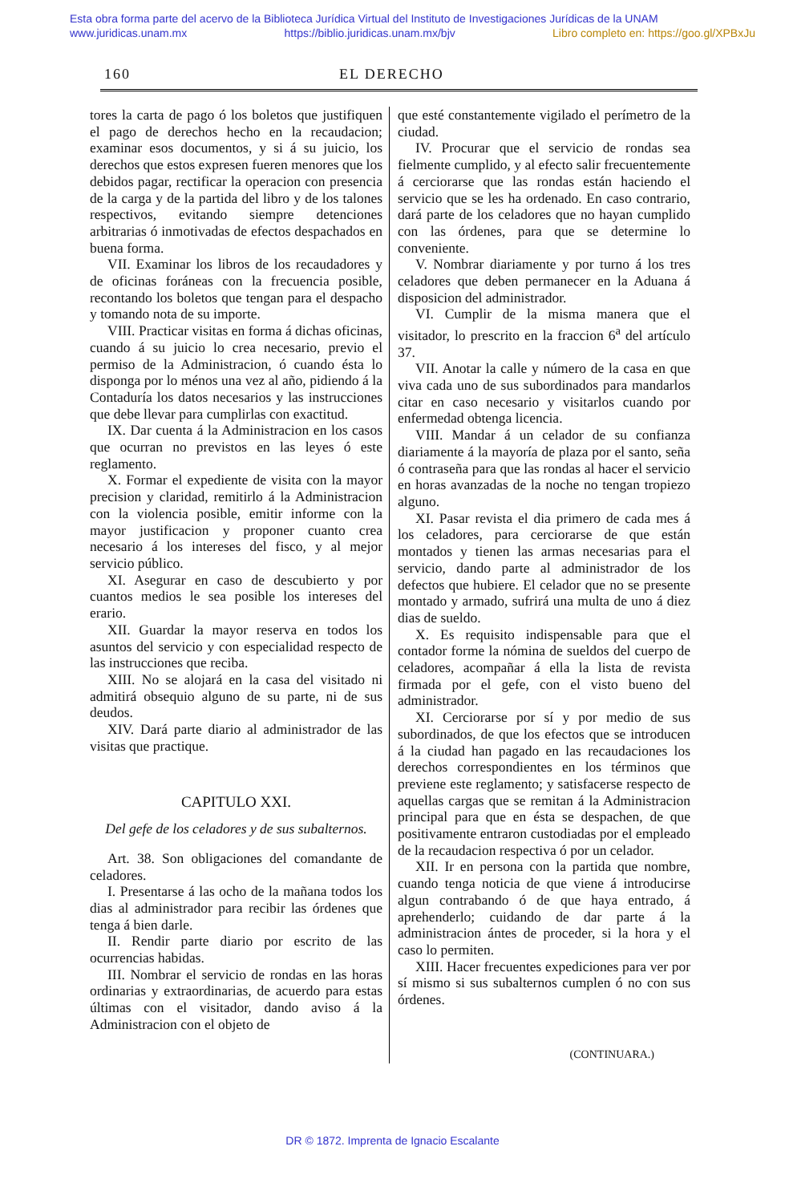Esta obra forma parte del acervo de la Biblioteca Jurídica Virtual del Instituto de Investigaciones Jurídicas de la UNAM
www.juridicas.unam.mx https://biblio.juridicas.unam.mx/bjv Libro completo en: https://goo.gl/XPBxJu
160 EL DERECHO
tores la carta de pago ó los boletos que justifiquen el pago de derechos hecho en la recaudacion; examinar esos documentos, y si á su juicio, los derechos que estos expresen fueren menores que los debidos pagar, rectificar la operacion con presencia de la carga y de la partida del libro y de los talones respectivos, evitando siempre detenciones arbitrarias ó inmotivadas de efectos despachados en buena forma.
VII. Examinar los libros de los recaudadores y de oficinas foráneas con la frecuencia posible, recontando los boletos que tengan para el despacho y tomando nota de su importe.
VIII. Practicar visitas en forma á dichas oficinas, cuando á su juicio lo crea necesario, previo el permiso de la Administracion, ó cuando ésta lo disponga por lo ménos una vez al año, pidiendo á la Contaduría los datos necesarios y las instrucciones que debe llevar para cumplirlas con exactitud.
IX. Dar cuenta á la Administracion en los casos que ocurran no previstos en las leyes ó este reglamento.
X. Formar el expediente de visita con la mayor precision y claridad, remitirlo á la Administracion con la violencia posible, emitir informe con la mayor justificacion y proponer cuanto crea necesario á los intereses del fisco, y al mejor servicio público.
XI. Asegurar en caso de descubierto y por cuantos medios le sea posible los intereses del erario.
XII. Guardar la mayor reserva en todos los asuntos del servicio y con especialidad respecto de las instrucciones que reciba.
XIII. No se alojará en la casa del visitado ni admitirá obsequio alguno de su parte, ni de sus deudos.
XIV. Dará parte diario al administrador de las visitas que practique.
CAPITULO XXI.
Del gefe de los celadores y de sus subalternos.
Art. 38. Son obligaciones del comandante de celadores.
I. Presentarse á las ocho de la mañana todos los dias al administrador para recibir las órdenes que tenga á bien darle.
II. Rendir parte diario por escrito de las ocurrencias habidas.
III. Nombrar el servicio de rondas en las horas ordinarias y extraordinarias, de acuerdo para estas últimas con el visitador, dando aviso á la Administracion con el objeto de
que esté constantemente vigilado el perímetro de la ciudad.
IV. Procurar que el servicio de rondas sea fielmente cumplido, y al efecto salir frecuentemente á cerciorarse que las rondas están haciendo el servicio que se les ha ordenado. En caso contrario, dará parte de los celadores que no hayan cumplido con las órdenes, para que se determine lo conveniente.
V. Nombrar diariamente y por turno á los tres celadores que deben permanecer en la Aduana á disposicion del administrador.
VI. Cumplir de la misma manera que el visitador, lo prescrito en la fraccion 6<sup>a</sup> del artículo 37.
VII. Anotar la calle y número de la casa en que viva cada uno de sus subordinados para mandarlos citar en caso necesario y visitarlos cuando por enfermedad obtenga licencia.
VIII. Mandar á un celador de su confianza diariamente á la mayoría de plaza por el santo, seña ó contraseña para que las rondas al hacer el servicio en horas avanzadas de la noche no tengan tropiezo alguno.
XI. Pasar revista el dia primero de cada mes á los celadores, para cerciorarse de que están montados y tienen las armas necesarias para el servicio, dando parte al administrador de los defectos que hubiere. El celador que no se presente montado y armado, sufrirá una multa de uno á diez dias de sueldo.
X. Es requisito indispensable para que el contador forme la nómina de sueldos del cuerpo de celadores, acompañar á ella la lista de revista firmada por el gefe, con el visto bueno del administrador.
XI. Cerciorarse por sí y por medio de sus subordinados, de que los efectos que se introducen á la ciudad han pagado en las recaudaciones los derechos correspondientes en los términos que previene este reglamento; y satisfacerse respecto de aquellas cargas que se remitan á la Administracion principal para que en ésta se despachen, de que positivamente entraron custodiadas por el empleado de la recaudacion respectiva ó por un celador.
XII. Ir en persona con la partida que nombre, cuando tenga noticia de que viene á introducirse algun contrabando ó de que haya entrado, á aprehenderlo; cuidando de dar parte á la administracion ántes de proceder, si la hora y el caso lo permiten.
XIII. Hacer frecuentes expediciones para ver por sí mismo si sus subalternos cumplen ó no con sus órdenes.
(CONTINUARA.)
DR © 1872. Imprenta de Ignacio Escalante